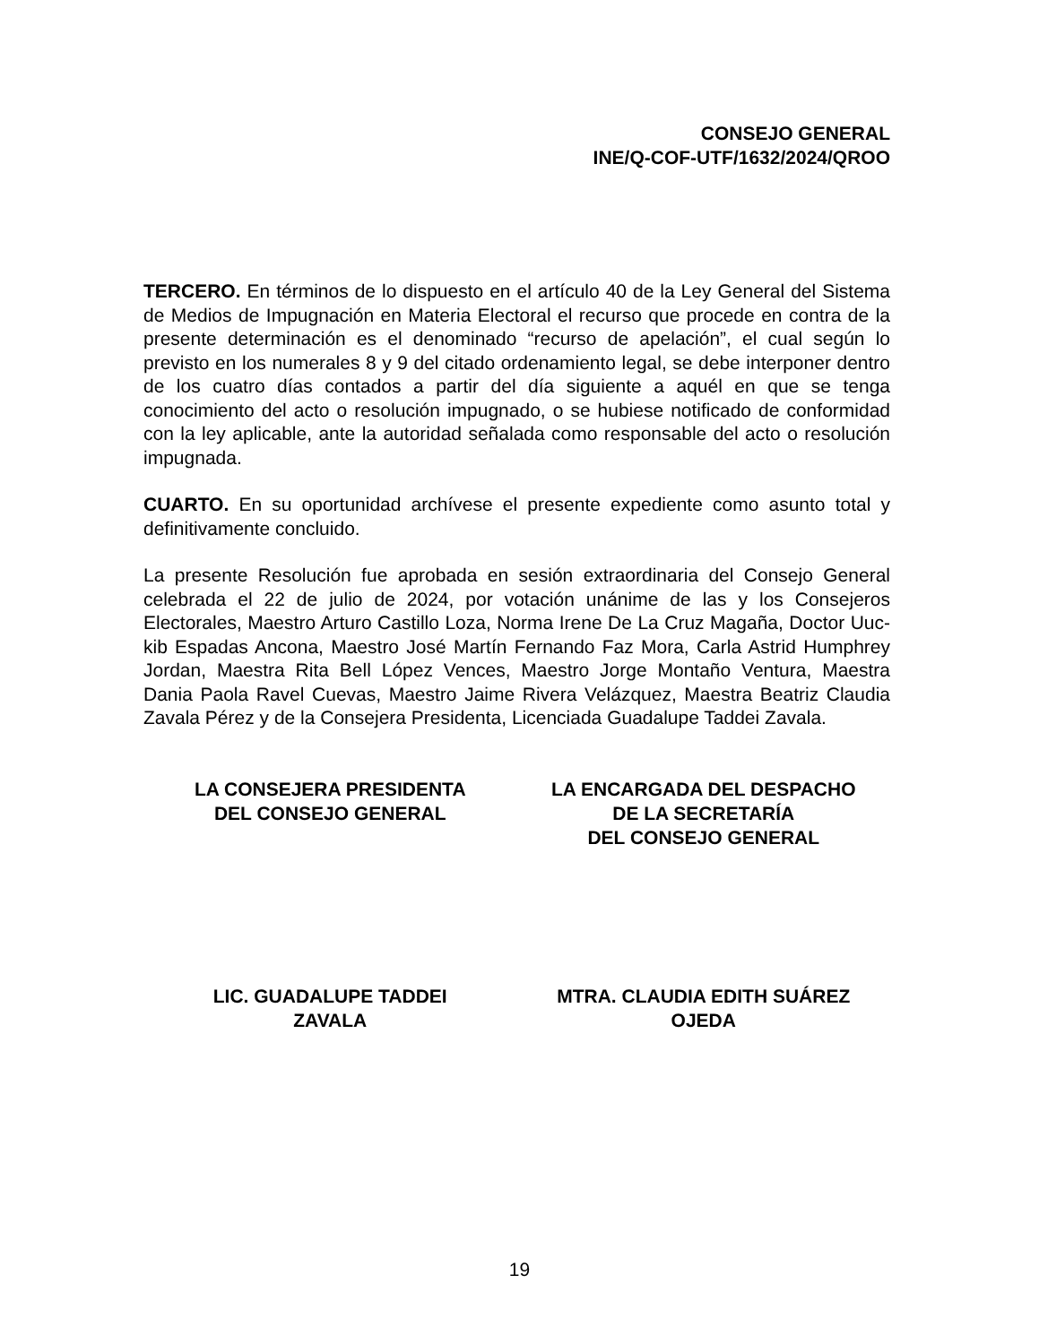CONSEJO GENERAL
INE/Q-COF-UTF/1632/2024/QROO
TERCERO. En términos de lo dispuesto en el artículo 40 de la Ley General del Sistema de Medios de Impugnación en Materia Electoral el recurso que procede en contra de la presente determinación es el denominado “recurso de apelación”, el cual según lo previsto en los numerales 8 y 9 del citado ordenamiento legal, se debe interponer dentro de los cuatro días contados a partir del día siguiente a aquél en que se tenga conocimiento del acto o resolución impugnado, o se hubiese notificado de conformidad con la ley aplicable, ante la autoridad señalada como responsable del acto o resolución impugnada.
CUARTO. En su oportunidad archívese el presente expediente como asunto total y definitivamente concluido.
La presente Resolución fue aprobada en sesión extraordinaria del Consejo General celebrada el 22 de julio de 2024, por votación unánime de las y los Consejeros Electorales, Maestro Arturo Castillo Loza, Norma Irene De La Cruz Magaña, Doctor Uuc-kib Espadas Ancona, Maestro José Martín Fernando Faz Mora, Carla Astrid Humphrey Jordan, Maestra Rita Bell López Vences, Maestro Jorge Montaño Ventura, Maestra Dania Paola Ravel Cuevas, Maestro Jaime Rivera Velázquez, Maestra Beatriz Claudia Zavala Pérez y de la Consejera Presidenta, Licenciada Guadalupe Taddei Zavala.
LA CONSEJERA PRESIDENTA
DEL CONSEJO GENERAL
LA ENCARGADA DEL DESPACHO
DE LA SECRETARÍA
DEL CONSEJO GENERAL
LIC. GUADALUPE TADDEI
ZAVALA
MTRA. CLAUDIA EDITH SUÁREZ
OJEDA
19